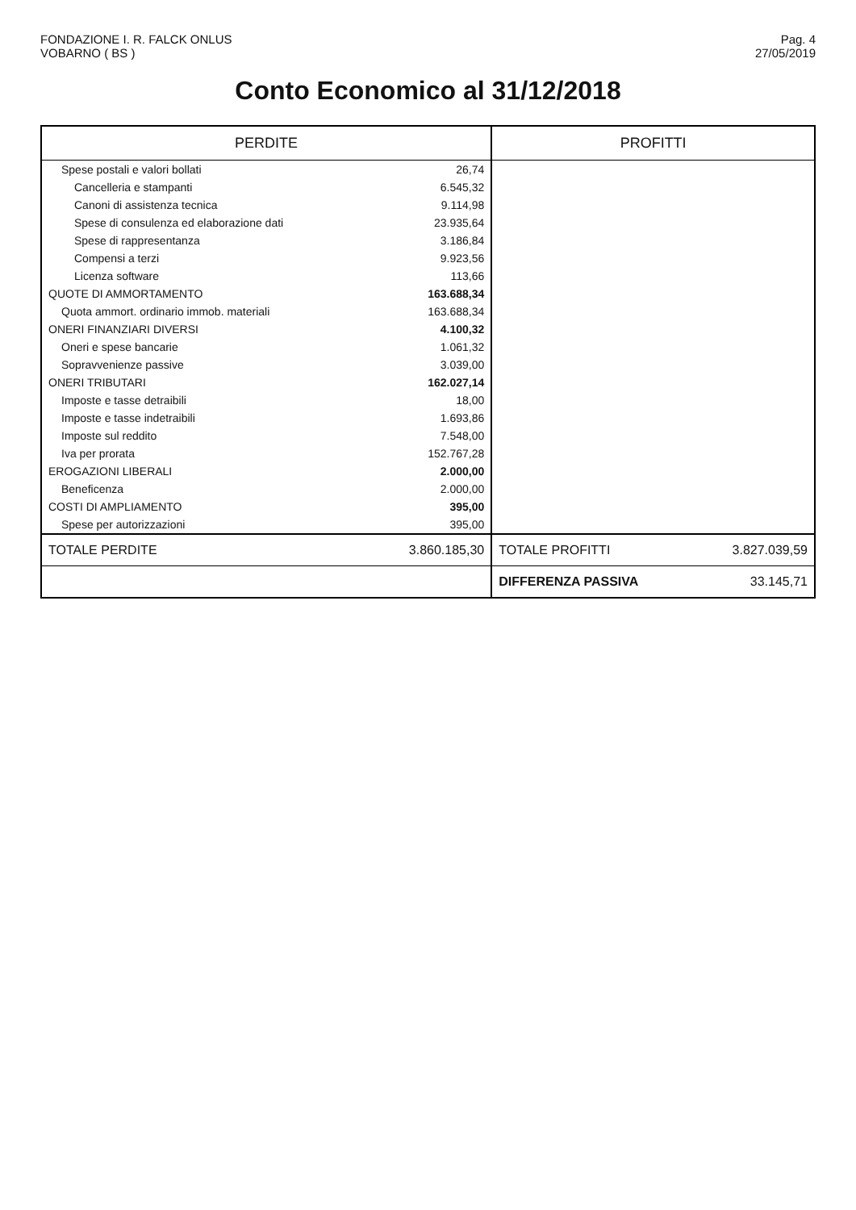FONDAZIONE I. R. FALCK ONLUS
VOBARNO ( BS )
Pag. 4
27/05/2019
Conto Economico al 31/12/2018
| PERDITE | | PROFITTI | |
| --- | --- | --- | --- |
| Spese postali e valori bollati | 26,74 | | |
| Cancelleria e stampanti | 6.545,32 | | |
| Canoni di assistenza tecnica | 9.114,98 | | |
| Spese di consulenza ed elaborazione dati | 23.935,64 | | |
| Spese di rappresentanza | 3.186,84 | | |
| Compensi a terzi | 9.923,56 | | |
| Licenza software | 113,66 | | |
| QUOTE DI AMMORTAMENTO | 163.688,34 | | |
| Quota ammort. ordinario immob. materiali | 163.688,34 | | |
| ONERI FINANZIARI DIVERSI | 4.100,32 | | |
| Oneri e spese bancarie | 1.061,32 | | |
| Sopravvenienze passive | 3.039,00 | | |
| ONERI TRIBUTARI | 162.027,14 | | |
| Imposte e tasse detraibili | 18,00 | | |
| Imposte e tasse indetraibili | 1.693,86 | | |
| Imposte sul reddito | 7.548,00 | | |
| Iva per prorata | 152.767,28 | | |
| EROGAZIONI LIBERALI | 2.000,00 | | |
| Beneficenza | 2.000,00 | | |
| COSTI DI AMPLIAMENTO | 395,00 | | |
| Spese per autorizzazioni | 395,00 | | |
| TOTALE PERDITE | 3.860.185,30 | TOTALE PROFITTI | 3.827.039,59 |
| | | DIFFERENZA PASSIVA | 33.145,71 |